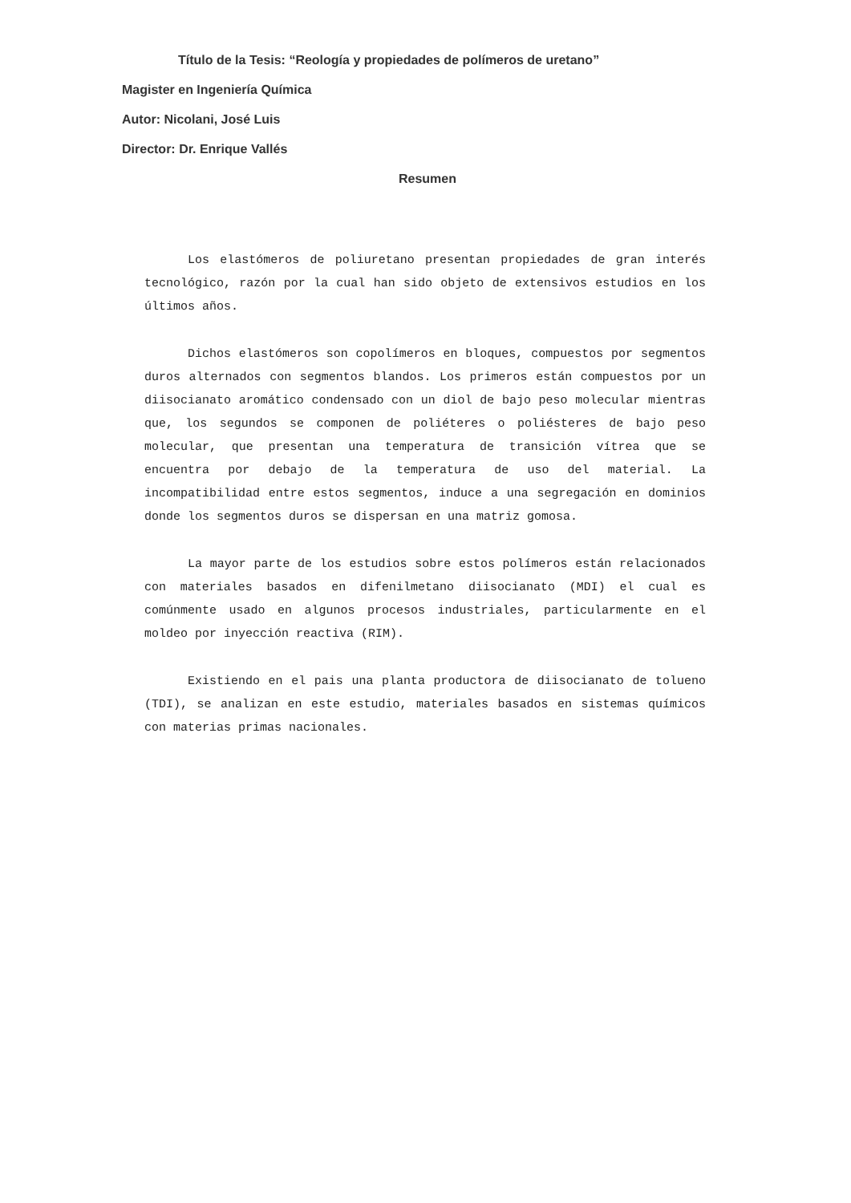Título de la Tesis: “Reología y propiedades de polímeros de uretano”
Magister en Ingeniería Química
Autor: Nicolani, José Luis
Director: Dr. Enrique Vallés
Resumen
Los elastómeros de poliuretano presentan propiedades de gran interés tecnológico, razón por la cual han sido objeto de extensivos estudios en los últimos años.
Dichos elastómeros son copolímeros en bloques, compuestos por segmentos duros alternados con segmentos blandos. Los primeros están compuestos por un diisocianato aromático condensado con un diol de bajo peso molecular mientras que, los segundos se componen de poliéteres o poliésteres de bajo peso molecular, que presentan una temperatura de transición vítrea que se encuentra por debajo de la temperatura de uso del material. La incompatibilidad entre estos segmentos, induce a una segregación en dominios donde los segmentos duros se dispersan en una matriz gomosa.
La mayor parte de los estudios sobre estos polímeros están relacionados con materiales basados en difenilmetano diisocianato (MDI) el cual es comúnmente usado en algunos procesos industriales, particularmente en el moldeo por inyección reactiva (RIM).
Existiendo en el pais una planta productora de diisocianato de tolueno (TDI), se analizan en este estudio, materiales basados en sistemas químicos con materias primas nacionales.